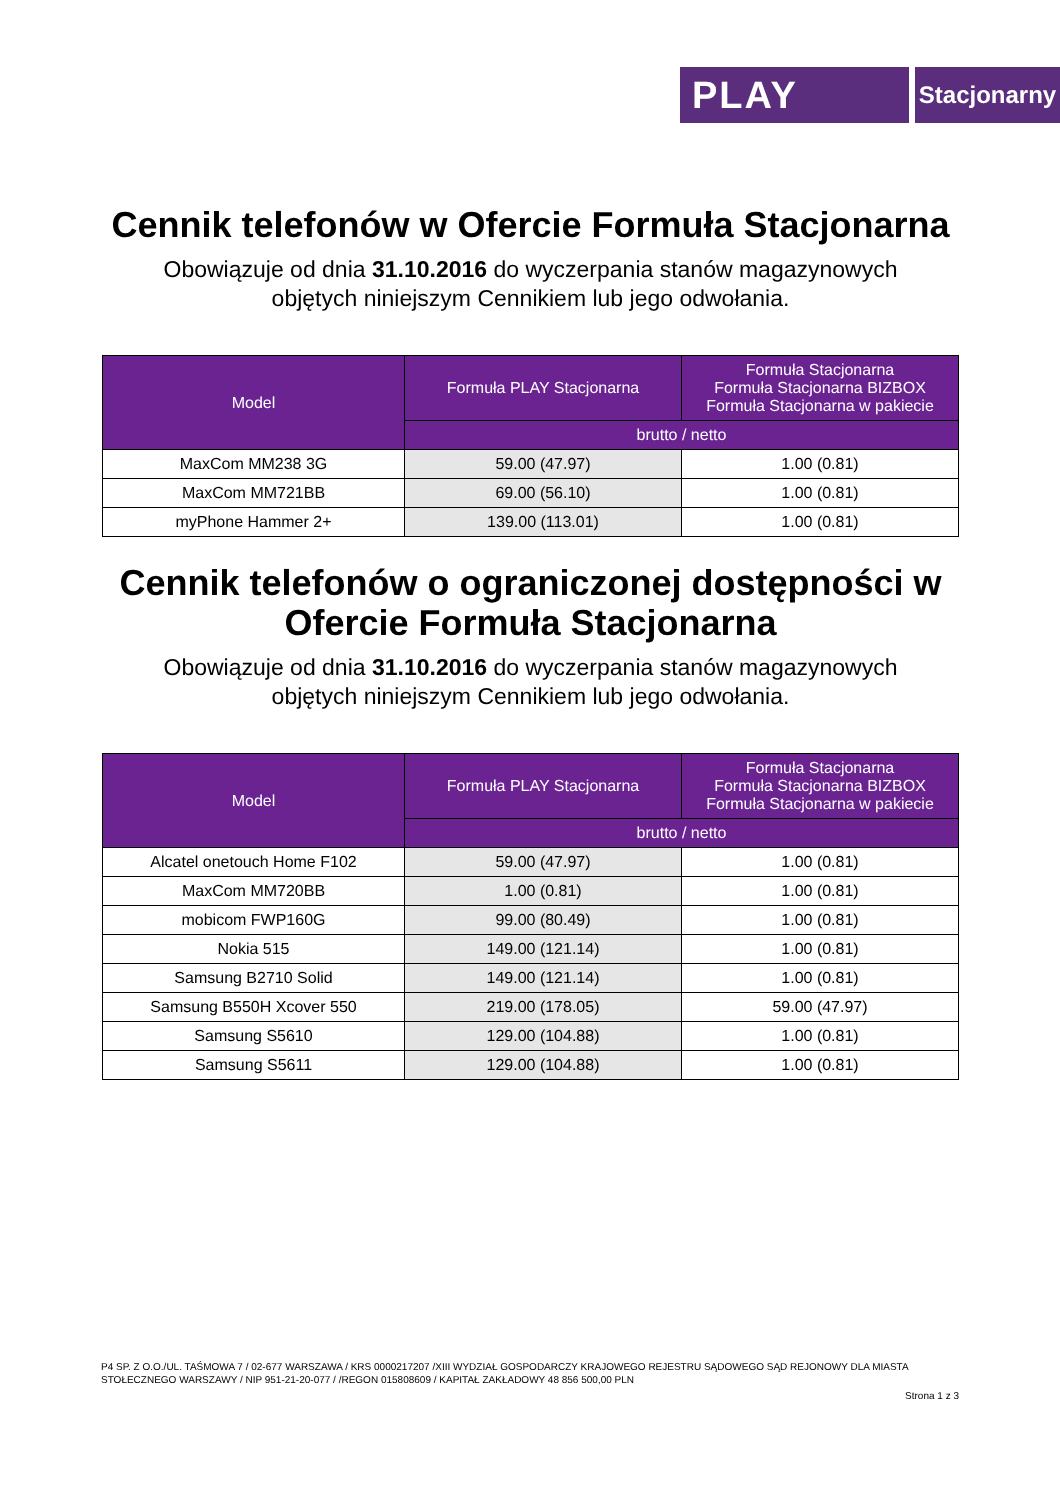PLAY
Stacjonarny
Cennik telefonów w Ofercie Formuła Stacjonarna
Obowiązuje od dnia 31.10.2016 do wyczerpania stanów magazynowych
objętych niniejszym Cennikiem lub jego odwołania.
| Model | Formuła PLAY Stacjonarna | Formuła Stacjonarna Formuła Stacjonarna BIZBOX Formuła Stacjonarna w pakiecie |
| --- | --- | --- |
| | brutto / netto | |
| MaxCom MM238 3G | 59.00 (47.97) | 1.00 (0.81) |
| MaxCom MM721BB | 69.00 (56.10) | 1.00 (0.81) |
| myPhone Hammer 2+ | 139.00 (113.01) | 1.00 (0.81) |
Cennik telefonów o ograniczonej dostępności w Ofercie Formuła Stacjonarna
Obowiązuje od dnia 31.10.2016 do wyczerpania stanów magazynowych
objętych niniejszym Cennikiem lub jego odwołania.
| Model | Formuła PLAY Stacjonarna | Formuła Stacjonarna Formuła Stacjonarna BIZBOX Formuła Stacjonarna w pakiecie |
| --- | --- | --- |
| | brutto / netto | |
| Alcatel onetouch Home F102 | 59.00 (47.97) | 1.00 (0.81) |
| MaxCom MM720BB | 1.00 (0.81) | 1.00 (0.81) |
| mobicom FWP160G | 99.00 (80.49) | 1.00 (0.81) |
| Nokia 515 | 149.00 (121.14) | 1.00 (0.81) |
| Samsung B2710 Solid | 149.00 (121.14) | 1.00 (0.81) |
| Samsung B550H Xcover 550 | 219.00 (178.05) | 59.00 (47.97) |
| Samsung S5610 | 129.00 (104.88) | 1.00 (0.81) |
| Samsung S5611 | 129.00 (104.88) | 1.00 (0.81) |
P4 SP. Z O.O./UL. TAŚMOWA 7 / 02-677 WARSZAWA / KRS 0000217207 /XIII WYDZIAŁ GOSPODARCZY KRAJOWEGO REJESTRU SĄDOWEGO SĄD REJONOWY DLA MIASTA STOŁECZNEGO WARSZAWY / NIP 951-21-20-077 / /REGON 015808609 / KAPITAŁ ZAKŁADOWY 48 856 500,00 PLN
Strona 1 z 3